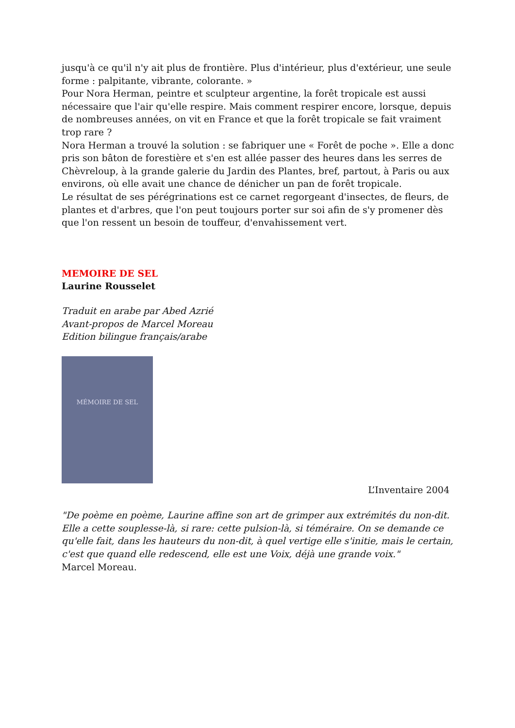jusqu'à ce qu'il n'y ait plus de frontière. Plus d'intérieur, plus d'extérieur, une seule forme : palpitante, vibrante, colorante. »
Pour Nora Herman, peintre et sculpteur argentine, la forêt tropicale est aussi nécessaire que l'air qu'elle respire. Mais comment respirer encore, lorsque, depuis de nombreuses années, on vit en France et que la forêt tropicale se fait vraiment trop rare ?
Nora Herman a trouvé la solution : se fabriquer une « Forêt de poche ». Elle a donc pris son bâton de forestière et s'en est allée passer des heures dans les serres de Chèvreloup, à la grande galerie du Jardin des Plantes, bref, partout, à Paris ou aux environs, où elle avait une chance de dénicher un pan de forêt tropicale.
Le résultat de ses pérégrinations est ce carnet regorgeant d'insectes, de fleurs, de plantes et d'arbres, que l'on peut toujours porter sur soi afin de s'y promener dès que l'on ressent un besoin de touffeur, d'envahissement vert.
MEMOIRE DE SEL
Laurine Rousselet
Traduit en arabe par Abed Azrié
Avant-propos de Marcel Moreau
Edition bilingue français/arabe
MÉMOIRE DE SEL
L’Inventaire 2004
"De poème en poème, Laurine affine son art de grimper aux extrémités du non-dit. Elle a cette souplesse-là, si rare: cette pulsion-là, si téméraire. On se demande ce qu'elle fait, dans les hauteurs du non-dit, à quel vertige elle s'initie, mais le certain, c'est que quand elle redescend, elle est une Voix, déjà une grande voix."
Marcel Moreau.